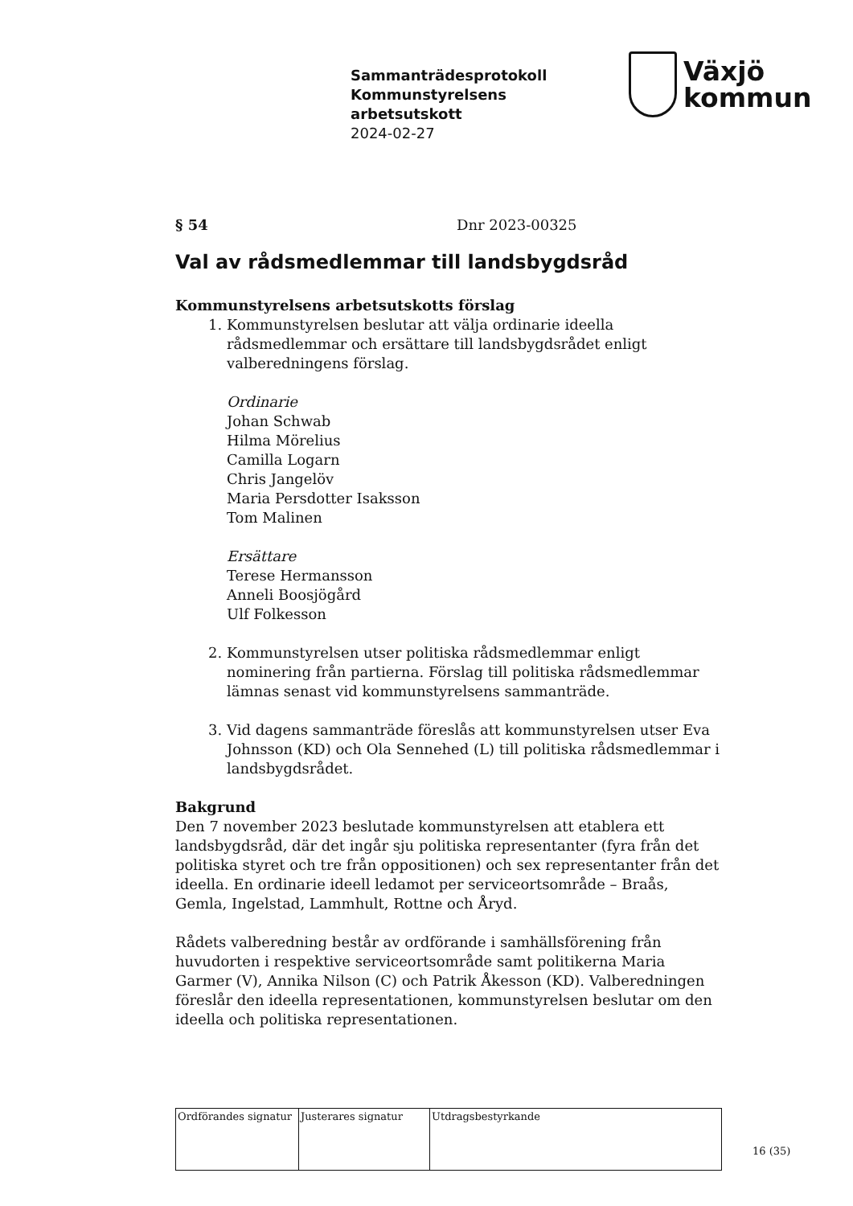Sammanträdesprotokoll
Kommunstyrelsens
arbetsutskott
2024-02-27
Växjö
kommun
§ 54 Dnr 2023-00325
Val av rådsmedlemmar till landsbygdsråd
Kommunstyrelsens arbetsutskotts förslag
1. Kommunstyrelsen beslutar att välja ordinarie ideella rådsmedlemmar och ersättare till landsbygdsrådet enligt valberedningens förslag.
Ordinarie
Johan Schwab
Hilma Mörelius
Camilla Logarn
Chris Jangelöv
Maria Persdotter Isaksson
Tom Malinen
Ersättare
Terese Hermansson
Anneli Boosjögård
Ulf Folkesson
2. Kommunstyrelsen utser politiska rådsmedlemmar enligt nominering från partierna. Förslag till politiska rådsmedlemmar lämnas senast vid kommunstyrelsens sammanträde.
3. Vid dagens sammanträde föreslås att kommunstyrelsen utser Eva Johnsson (KD) och Ola Sennehed (L) till politiska rådsmedlemmar i landsbygdsrådet.
Bakgrund
Den 7 november 2023 beslutade kommunstyrelsen att etablera ett landsbygdsråd, där det ingår sju politiska representanter (fyra från det politiska styret och tre från oppositionen) och sex representanter från det ideella. En ordinarie ideell ledamot per serviceortsområde – Braås, Gemla, Ingelstad, Lammhult, Rottne och Åryd.
Rådets valberedning består av ordförande i samhällsförening från huvudorten i respektive serviceortsområde samt politikerna Maria Garmer (V), Annika Nilson (C) och Patrik Åkesson (KD). Valberedningen föreslår den ideella representationen, kommunstyrelsen beslutar om den ideella och politiska representationen.
| Ordförandes signatur | Justerares signatur | Utdragsbestyrkande |
16 (35)